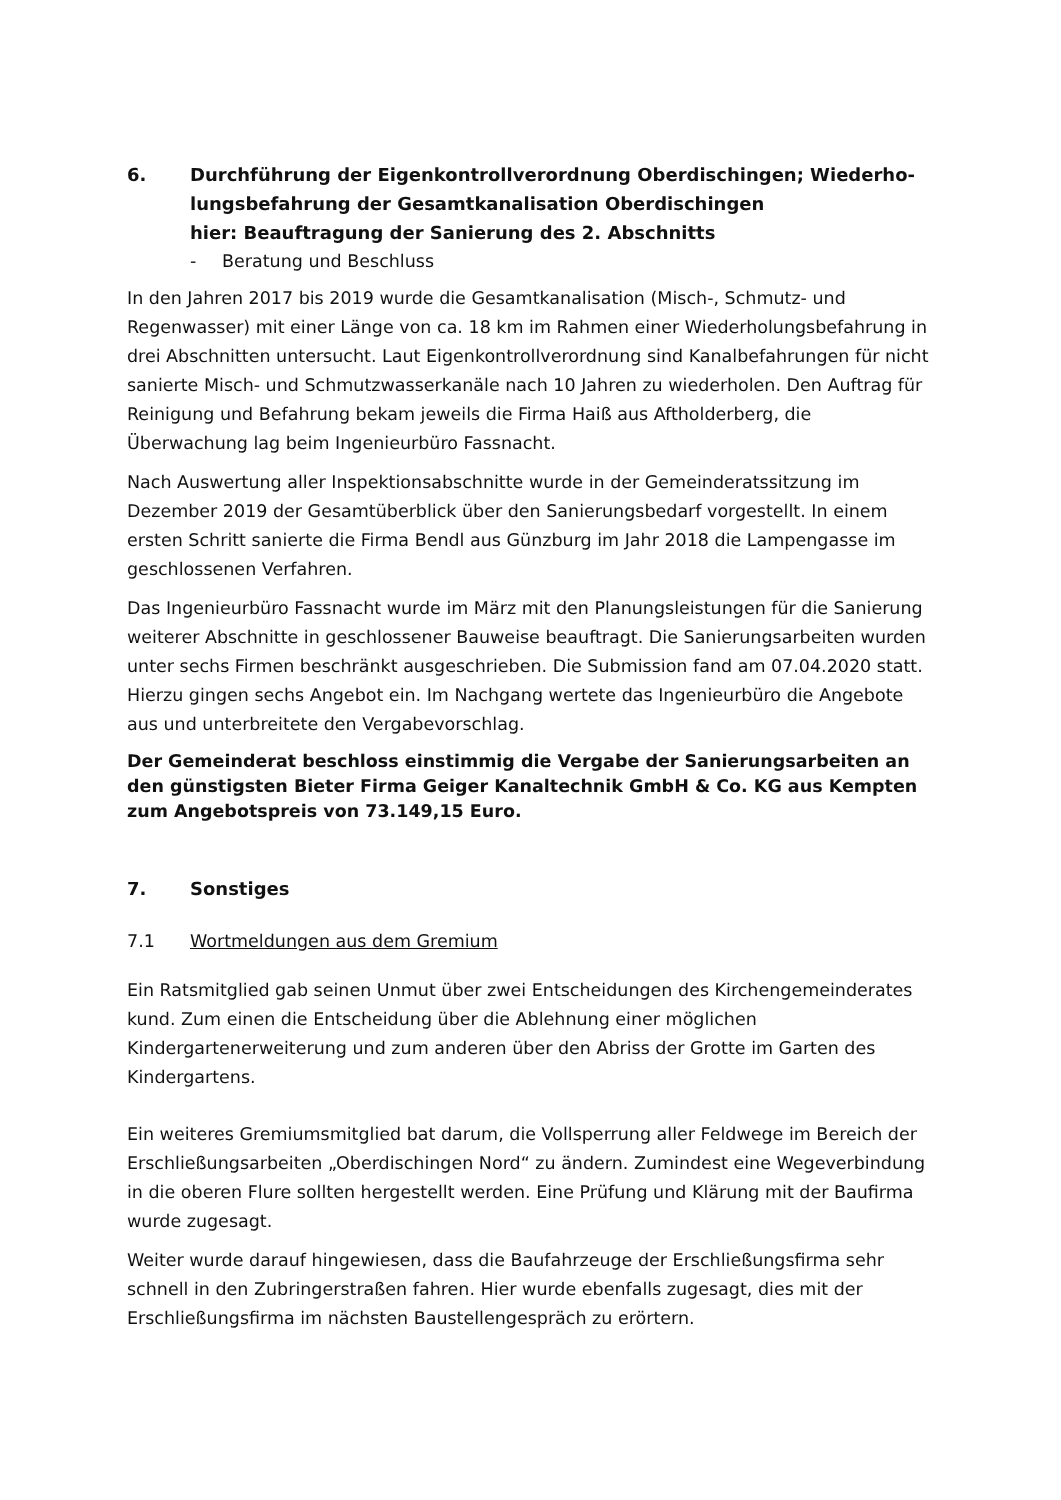6. Durchführung der Eigenkontrollverordnung Oberdischingen; Wiederho-
lungsbefahrung der Gesamtkanalisation Oberdischingen
hier: Beauftragung der Sanierung des 2. Abschnitts
- Beratung und Beschluss
In den Jahren 2017 bis 2019 wurde die Gesamtkanalisation (Misch-, Schmutz- und Regenwasser) mit einer Länge von ca. 18 km im Rahmen einer Wiederholungsbefahrung in drei Abschnitten untersucht. Laut Eigenkontrollverordnung sind Kanalbefahrungen für nicht sanierte Misch- und Schmutzwasserkanäle nach 10 Jahren zu wiederholen. Den Auftrag für Reinigung und Befahrung bekam jeweils die Firma Haiß aus Aftholderberg, die Überwachung lag beim Ingenieurbüro Fassnacht.
Nach Auswertung aller Inspektionsabschnitte wurde in der Gemeinderatssitzung im Dezember 2019 der Gesamtüberblick über den Sanierungsbedarf vorgestellt. In einem ersten Schritt sanierte die Firma Bendl aus Günzburg im Jahr 2018 die Lampengasse im geschlossenen Verfahren.
Das Ingenieurbüro Fassnacht wurde im März mit den Planungsleistungen für die Sanierung weiterer Abschnitte in geschlossener Bauweise beauftragt. Die Sanierungsarbeiten wurden unter sechs Firmen beschränkt ausgeschrieben. Die Submission fand am 07.04.2020 statt. Hierzu gingen sechs Angebot ein. Im Nachgang wertete das Ingenieurbüro die Angebote aus und unterbreitete den Vergabevorschlag.
Der Gemeinderat beschloss einstimmig die Vergabe der Sanierungsarbeiten an den günstigsten Bieter Firma Geiger Kanaltechnik GmbH & Co. KG aus Kempten zum Angebotspreis von 73.149,15 Euro.
7. Sonstiges
7.1 Wortmeldungen aus dem Gremium
Ein Ratsmitglied gab seinen Unmut über zwei Entscheidungen des Kirchengemeinderates kund. Zum einen die Entscheidung über die Ablehnung einer möglichen Kindergartenerweiterung und zum anderen über den Abriss der Grotte im Garten des Kindergartens.
Ein weiteres Gremiumsmitglied bat darum, die Vollsperrung aller Feldwege im Bereich der Erschließungsarbeiten „Oberdischingen Nord“ zu ändern. Zumindest eine Wegeverbindung in die oberen Flure sollten hergestellt werden. Eine Prüfung und Klärung mit der Baufirma wurde zugesagt.
Weiter wurde darauf hingewiesen, dass die Baufahrzeuge der Erschließungsfirma sehr schnell in den Zubringerstraßen fahren. Hier wurde ebenfalls zugesagt, dies mit der Erschließungsfirma im nächsten Baustellengespräch zu erörtern.